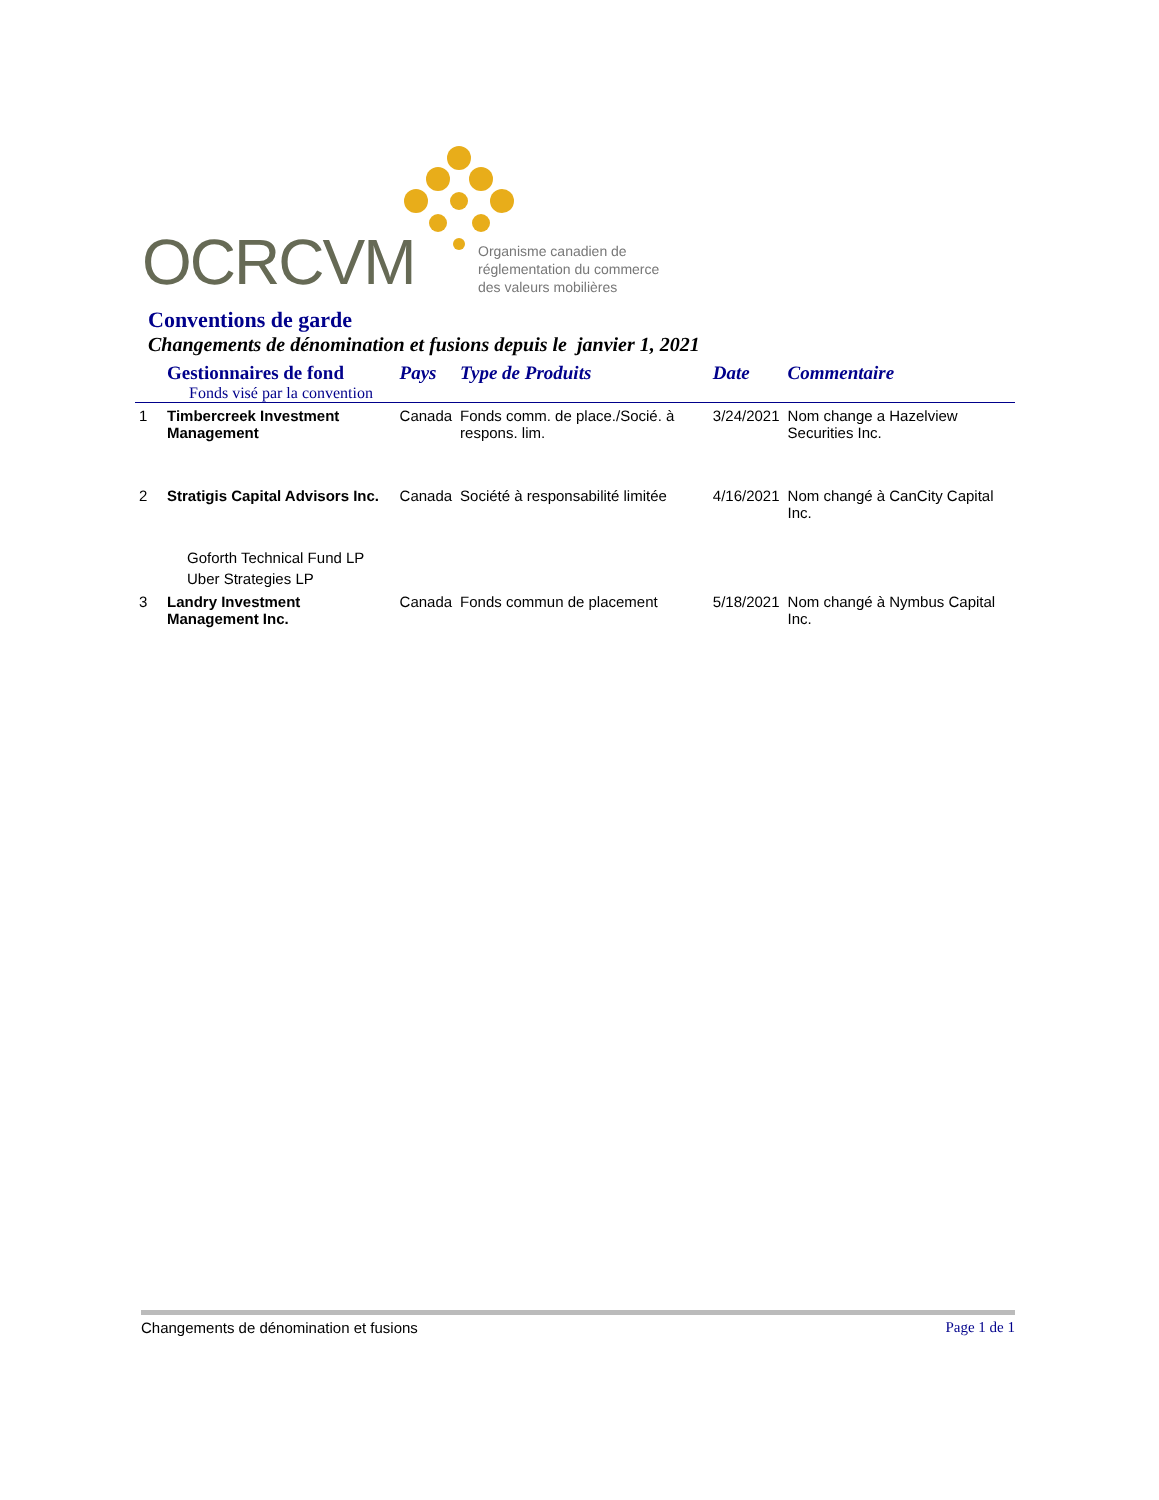OCRCVM
Organisme canadien de
réglementation du commerce
des valeurs mobilières
Conventions de garde
Changements de dénomination et fusions depuis le janvier 1, 2021
| | Gestionnaires de fond Fonds visé par la convention | Pays | Type de Produits | Date | Commentaire |
| --- | --- | --- | --- | --- | --- |
| 1 | Timbercreek Investment Management | Canada | Fonds comm. de place./Socié. à respons. lim. | 3/24/2021 | Nom change a Hazelview Securities Inc. |
| 2 | Stratigis Capital Advisors Inc. | Canada | Société à responsabilité limitée | 4/16/2021 | Nom changé à CanCity Capital Inc. |
| | Goforth Technical Fund LP Uber Strategies LP | | | | |
| 3 | Landry Investment Management Inc. | Canada | Fonds commun de placement | 5/18/2021 | Nom changé à Nymbus Capital Inc. |
Changements de dénomination et fusions Page 1 de 1